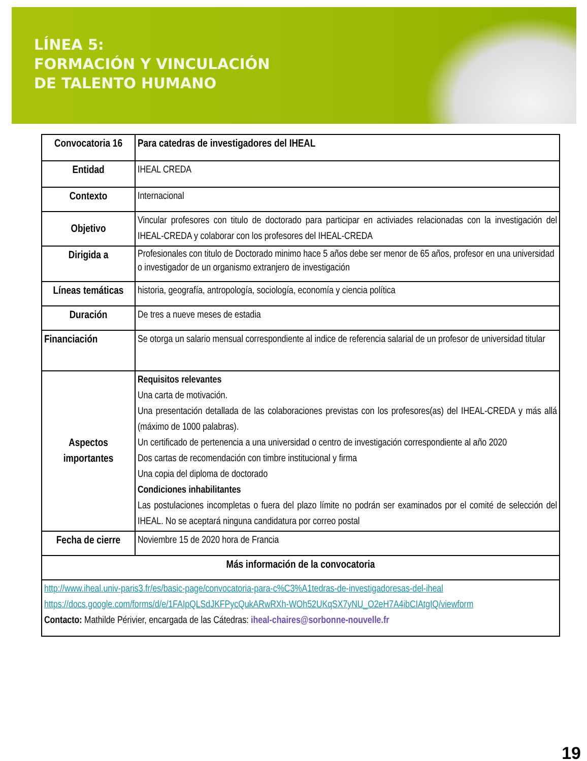LÍNEA 5:
FORMACIÓN Y VINCULACIÓN
DE TALENTO HUMANO
| Convocatoria 16 | Para catedras de investigadores del IHEAL |
| Entidad | IHEAL CREDA |
| Contexto | Internacional |
| Objetivo | Vincular profesores con titulo de doctorado para participar en activiades relacionadas con la investigación del IHEAL-CREDA y colaborar con los profesores del IHEAL-CREDA |
| Dirigida a | Profesionales con titulo de Doctorado minimo hace 5 años debe ser menor de 65 años, profesor en una universidad o investigador de un organismo extranjero de investigación |
| Líneas temáticas | historia, geografía, antropología, sociología, economía y ciencia política |
| Duración | De tres a nueve meses de estadia |
| Financiación | Se otorga un salario mensual correspondiente al indice de referencia salarial de un profesor de universidad titular |
| Aspectos importantes | Requisitos relevantes Una carta de motivación. Una presentación detallada de las colaboraciones previstas con los profesores(as) del IHEAL-CREDA y más allá (máximo de 1000 palabras). Un certificado de pertenencia a una universidad o centro de investigación correspondiente al año 2020 Dos cartas de recomendación con timbre institucional y firma Una copia del diploma de doctorado Condiciones inhabilitantes Las postulaciones incompletas o fuera del plazo límite no podrán ser examinados por el comité de selección del IHEAL. No se aceptará ninguna candidatura por correo postal |
| Fecha de cierre | Noviembre 15 de 2020 hora de Francia |
| Más información de la convocatoria | |
| http://www.iheal.univ-paris3.fr/es/basic-page/convocatoria-para-c%C3%A1tedras-de-investigadoresas-del-iheal https://docs.google.com/forms/d/e/1FAIpQLSdJKFPycQukARwRXh-WOh52UKqSX7yNU_O2eH7A4ibCIAtgIQ/viewform Contacto: Mathilde Périvier, encargada de las Cátedras: iheal-chaires@sorbonne-nouvelle.fr | |
19